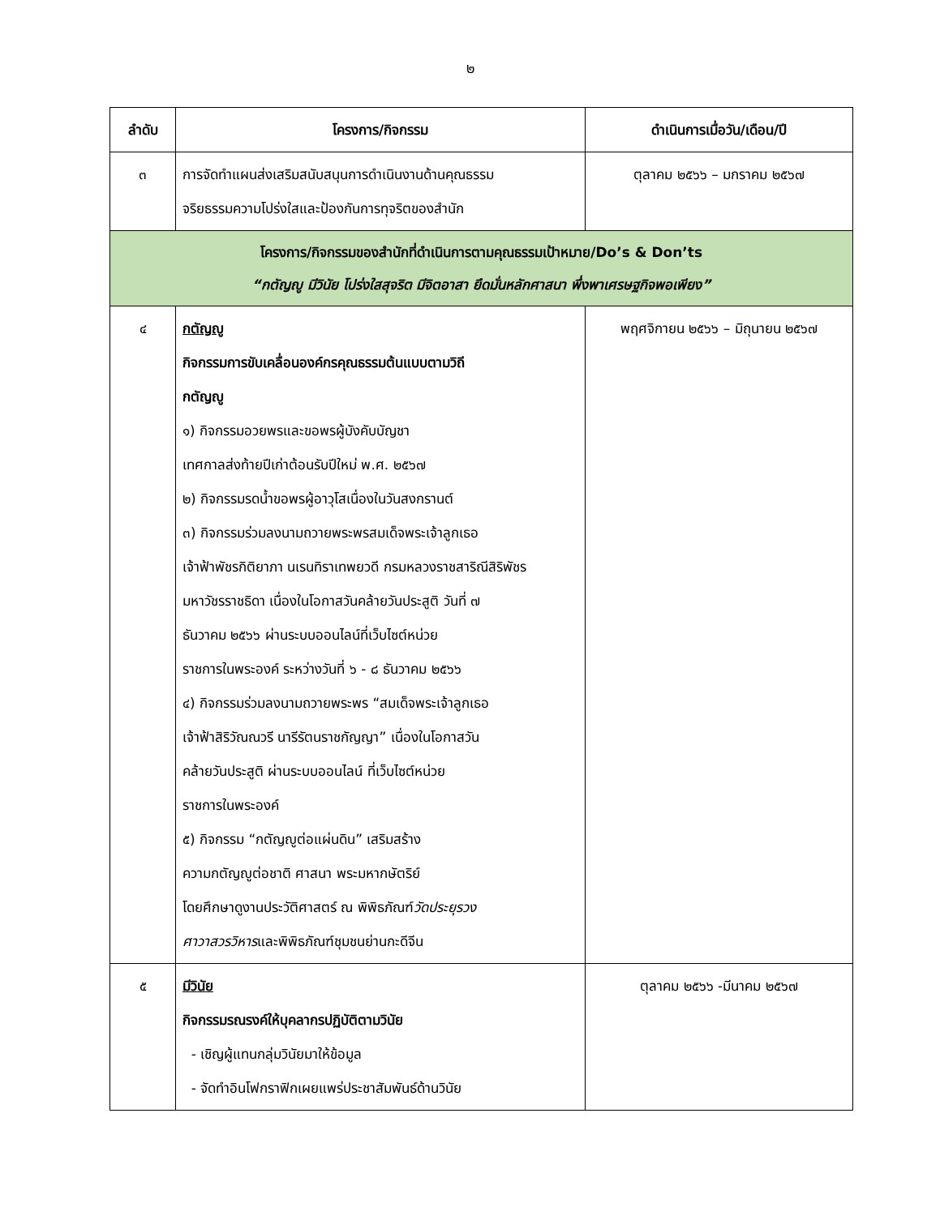๒
| ลำดับ | โครงการ/กิจกรรม | ดำเนินการเมื่อวัน/เดือน/ปี |
| --- | --- | --- |
| ๓ | การจัดทำแผนส่งเสริมสนับสนุนการดำเนินงานด้านคุณธรรม จริยธรรมความโปร่งใสและป้องกันการทุจริตของสำนัก | ตุลาคม ๒๕๖๖ – มกราคม ๒๕๖๗ |
| โครงการ/กิจกรรมของสำนักที่ดำเนินการตามคุณธรรมเป้าหมาย/Do’s & Don’ts “กตัญญู มีวินัย โปร่งใสสุจริต มีจิตอาสา ยึดมั่นหลักศาสนา พึ่งพาเศรษฐกิจพอเพียง” | | |
| ๔ | กตัญญู กิจกรรมการขับเคลื่อนองค์กรคุณธรรมต้นแบบตามวิถี กตัญญู ๑) กิจกรรมอวยพรและขอพรผู้บังคับบัญชา เทศกาลส่งท้ายปีเก่าต้อนรับปีใหม่ พ.ศ. ๒๕๖๗ ๒) กิจกรรมรดน้ำขอพรผู้อาวุโสเนื่องในวันสงกรานต์ ๓) กิจกรรมร่วมลงนามถวายพระพรสมเด็จพระเจ้าลูกเธอ เจ้าฟ้าพัชรกิติยาภา นเรนทิราเทพยวดี กรมหลวงราชสาริณีสิริพัชร มหาวัชรราชธิดา เนื่องในโอกาสวันคล้ายวันประสูติ วันที่ ๗ ธันวาคม ๒๕๖๖ ผ่านระบบออนไลน์ที่เว็บไซต์หน่วย ราชการในพระองค์ ระหว่างวันที่ ๖ - ๘ ธันวาคม ๒๕๖๖ ๔) กิจกรรมร่วมลงนามถวายพระพร “สมเด็จพระเจ้าลูกเธอ เจ้าฟ้าสิริวัณณวรี นารีรัตนราชกัญญา” เนื่องในโอกาสวัน คล้ายวันประสูติ ผ่านระบบออนไลน์ ที่เว็บไซต์หน่วย ราชการในพระองค์ ๕) กิจกรรม “กตัญญูต่อแผ่นดิน” เสริมสร้าง ความกตัญญูต่อชาติ ศาสนา พระมหากษัตริย์ โดยศึกษาดูงานประวัติศาสตร์ ณ พิพิธภัณฑ์ วัดประยุรวง ศาวาสวรวิหาร และพิพิธภัณฑ์ชุมชนย่านกะดีจีน | พฤศจิกายน ๒๕๖๖ – มิถุนายน ๒๕๖๗ |
| ๕ | มีวินัย กิจกรรมรณรงค์ให้บุคลากรปฏิบัติตามวินัย - เชิญผู้แทนกลุ่มวินัยมาให้ข้อมูล - จัดทำอินโฟกราฟิกเผยแพร่ประชาสัมพันธ์ด้านวินัย | ตุลาคม ๒๕๖๖ -มีนาคม ๒๕๖๗ |